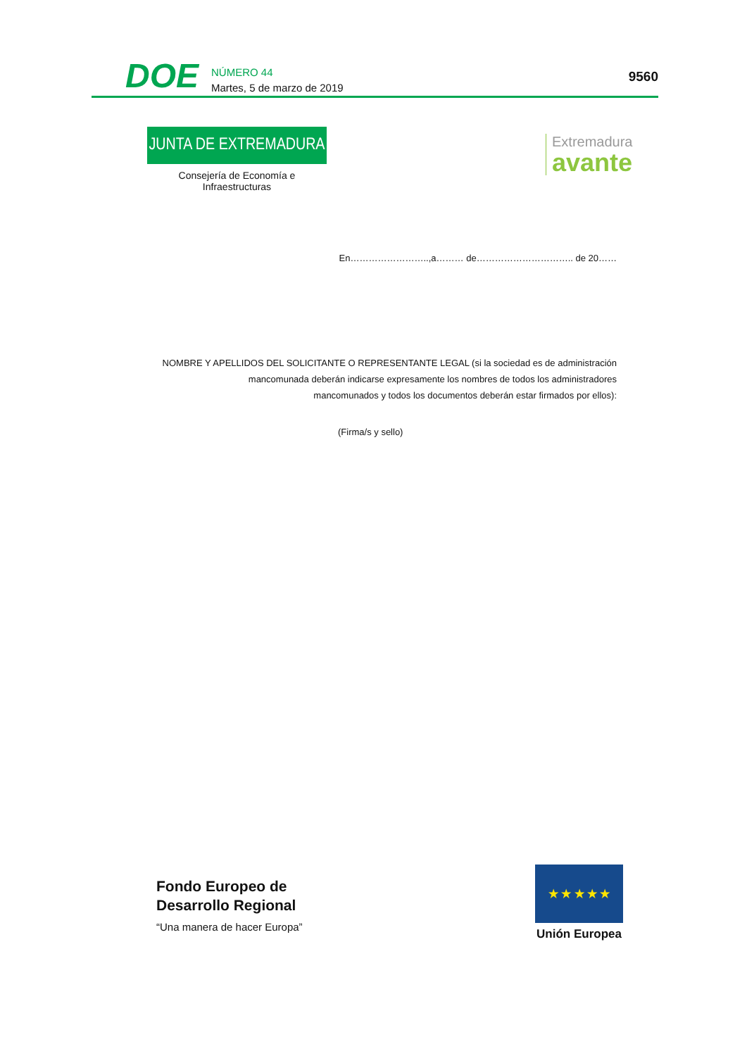DOE
NÚMERO 44
Martes, 5 de marzo de 2019
9560
JUNTA DE EXTREMADURA
Consejería de Economía e Infraestructuras
Extremadura
avante
En……………………..,a……… de………………………….. de 20……
NOMBRE Y APELLIDOS DEL SOLICITANTE O REPRESENTANTE LEGAL (si la sociedad es de administración
mancomunada deberán indicarse expresamente los nombres de todos los administradores
mancomunados y todos los documentos deberán estar firmados por ellos):
(Firma/s y sello)
Fondo Europeo de
Desarrollo Regional
“Una manera de hacer Europa”
★ ★ ★ ★ ★
Unión Europea